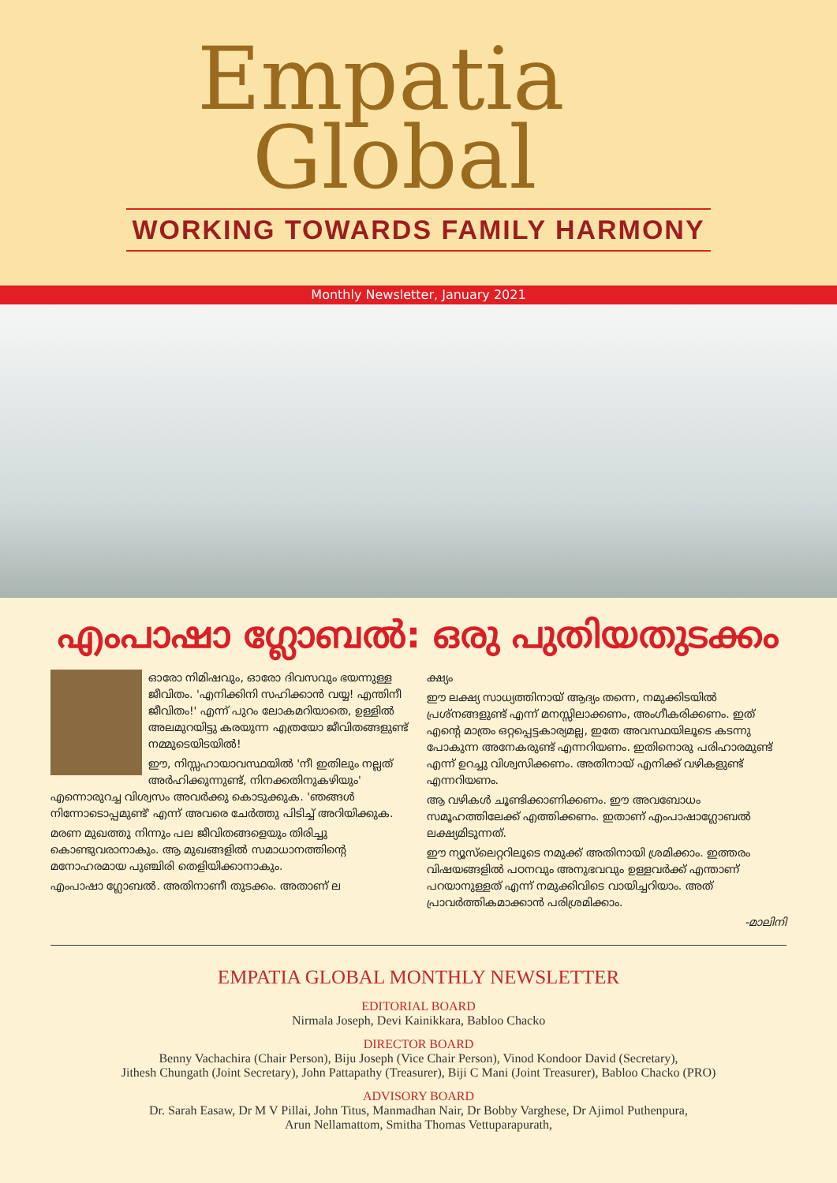Empatia
Global
WORKING TOWARDS FAMILY HARMONY
Monthly Newsletter, January 2021
എംപാഷാ ഗ്ലോബൽ: ഒരു പുതിയതുടക്കം
ഓരോ നിമിഷവും, ഓരോ ദിവസവും ഭയന്നുള്ള ജീവിതം. 'എനിക്കിനി സഹിക്കാൻ വയ്യ! എന്തിനീ ജീവിതം!' എന്ന് പുറം ലോകമറിയാതെ, ഉള്ളിൽ അലമുറയിട്ടു കരയുന്ന എത്രയോ ജീവിതങ്ങളുണ്ട് നമ്മുടെയിടയിൽ!
ഈ, നിസ്സഹായാവസ്ഥയിൽ 'നീ ഇതിലും നല്ലത് അർഹിക്കുന്നുണ്ട്, നിനക്കതിനുകഴിയും' എന്നൊരുറച്ച വിശ്വസം അവർക്കു കൊടുക്കുക. 'ഞങ്ങൾ നിന്നോടൊപ്പമുണ്ട്' എന്ന് അവരെ ചേർത്തു പിടിച്ച് അറിയിക്കുക.
മരണ മുഖത്തു നിന്നും പല ജീവിതങ്ങളെയും തിരിച്ചു കൊണ്ടുവരാനാകും. ആ മുഖങ്ങളിൽ സമാധാനത്തിന്റെ മനോഹരമായ പുഞ്ചിരി തെളിയിക്കാനാകും.
എംപാഷാ ഗ്ലോബൽ. അതിനാണീ തുടക്കം. അതാണ് ല
ക്ഷ്യം
ഈ ലക്ഷ്യ സാധ്യത്തിനായ് ആദ്യം തന്നെ, നമുക്കിടയിൽ പ്രശ്നങ്ങളുണ്ട് എന്ന് മനസ്സിലാക്കണം, അംഗീകരിക്കണം. ഇത് എന്റെ മാത്രം ഒറ്റപ്പെട്ടകാര്യമല്ല, ഇതേ അവസ്ഥയിലൂടെ കടന്നു പോകുന്ന അനേകരുണ്ട് എന്നറിയണം. ഇതിനൊരു പരിഹാരമുണ്ട് എന്ന് ഉറച്ചു വിശ്വസിക്കണം. അതിനായ് എനിക്ക് വഴികളുണ്ട് എന്നറിയണം.
ആ വഴികൾ ചൂണ്ടിക്കാണിക്കണം. ഈ അവബോധം സമൂഹത്തിലേക്ക് എത്തിക്കണം. ഇതാണ് എംപാഷാഗ്ലോബൽ ലക്ഷ്യമിടുന്നത്.
ഈ ന്യൂസ്‌ലെറ്ററിലൂടെ നമുക്ക് അതിനായി ശ്രമിക്കാം. ഇത്തരം വിഷയങ്ങളിൽ പഠനവും അനുഭവവും ഉള്ളവർക്ക് എന്താണ് പറയാനുള്ളത് എന്ന് നമുക്കിവിടെ വായിച്ചറിയാം. അത് പ്രാവർത്തികമാക്കാൻ പരിശ്രമിക്കാം.
-മാലിനി
EMPATIA GLOBAL MONTHLY NEWSLETTER
EDITORIAL BOARD
Nirmala Joseph, Devi Kainikkara, Babloo Chacko
DIRECTOR BOARD
Benny Vachachira (Chair Person), Biju Joseph (Vice Chair Person), Vinod Kondoor David (Secretary),
Jithesh Chungath (Joint Secretary), John Pattapathy (Treasurer), Biji C Mani (Joint Treasurer), Babloo Chacko (PRO)
ADVISORY BOARD
Dr. Sarah Easaw, Dr M V Pillai, John Titus, Manmadhan Nair, Dr Bobby Varghese, Dr Ajimol Puthenpura,
Arun Nellamattom, Smitha Thomas Vettuparapurath,